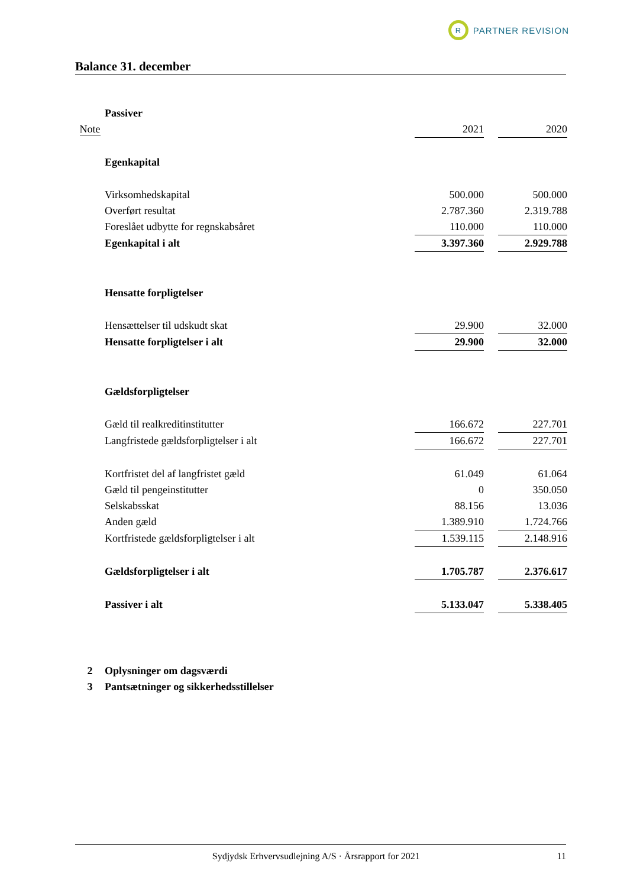R
PARTNER REVISION
Balance 31. december
| | Passiver | | | |
| Note | | 2021 | | 2020 |
| | Egenkapital | | | |
| | Virksomhedskapital | 500.000 | | 500.000 |
| | Overført resultat | 2.787.360 | | 2.319.788 |
| | Foreslået udbytte for regnskabsåret | 110.000 | | 110.000 |
| | Egenkapital i alt | 3.397.360 | | 2.929.788 |
| | Hensatte forpligtelser | | | |
| | Hensættelser til udskudt skat | 29.900 | | 32.000 |
| | Hensatte forpligtelser i alt | 29.900 | | 32.000 |
| | Gældsforpligtelser | | | |
| | Gæld til realkreditinstitutter | 166.672 | | 227.701 |
| | Langfristede gældsforpligtelser i alt | 166.672 | | 227.701 |
| | Kortfristet del af langfristet gæld | 61.049 | | 61.064 |
| | Gæld til pengeinstitutter | 0 | | 350.050 |
| | Selskabsskat | 88.156 | | 13.036 |
| | Anden gæld | 1.389.910 | | 1.724.766 |
| | Kortfristede gældsforpligtelser i alt | 1.539.115 | | 2.148.916 |
| | Gældsforpligtelser i alt | 1.705.787 | | 2.376.617 |
| | Passiver i alt | 5.133.047 | | 5.338.405 |
| 2 | Oplysninger om dagsværdi | | | |
| 3 | Pantsætninger og sikkerhedsstillelser | | | |
Sydjydsk Erhvervsudlejning A/S · Årsrapport for 2021 11